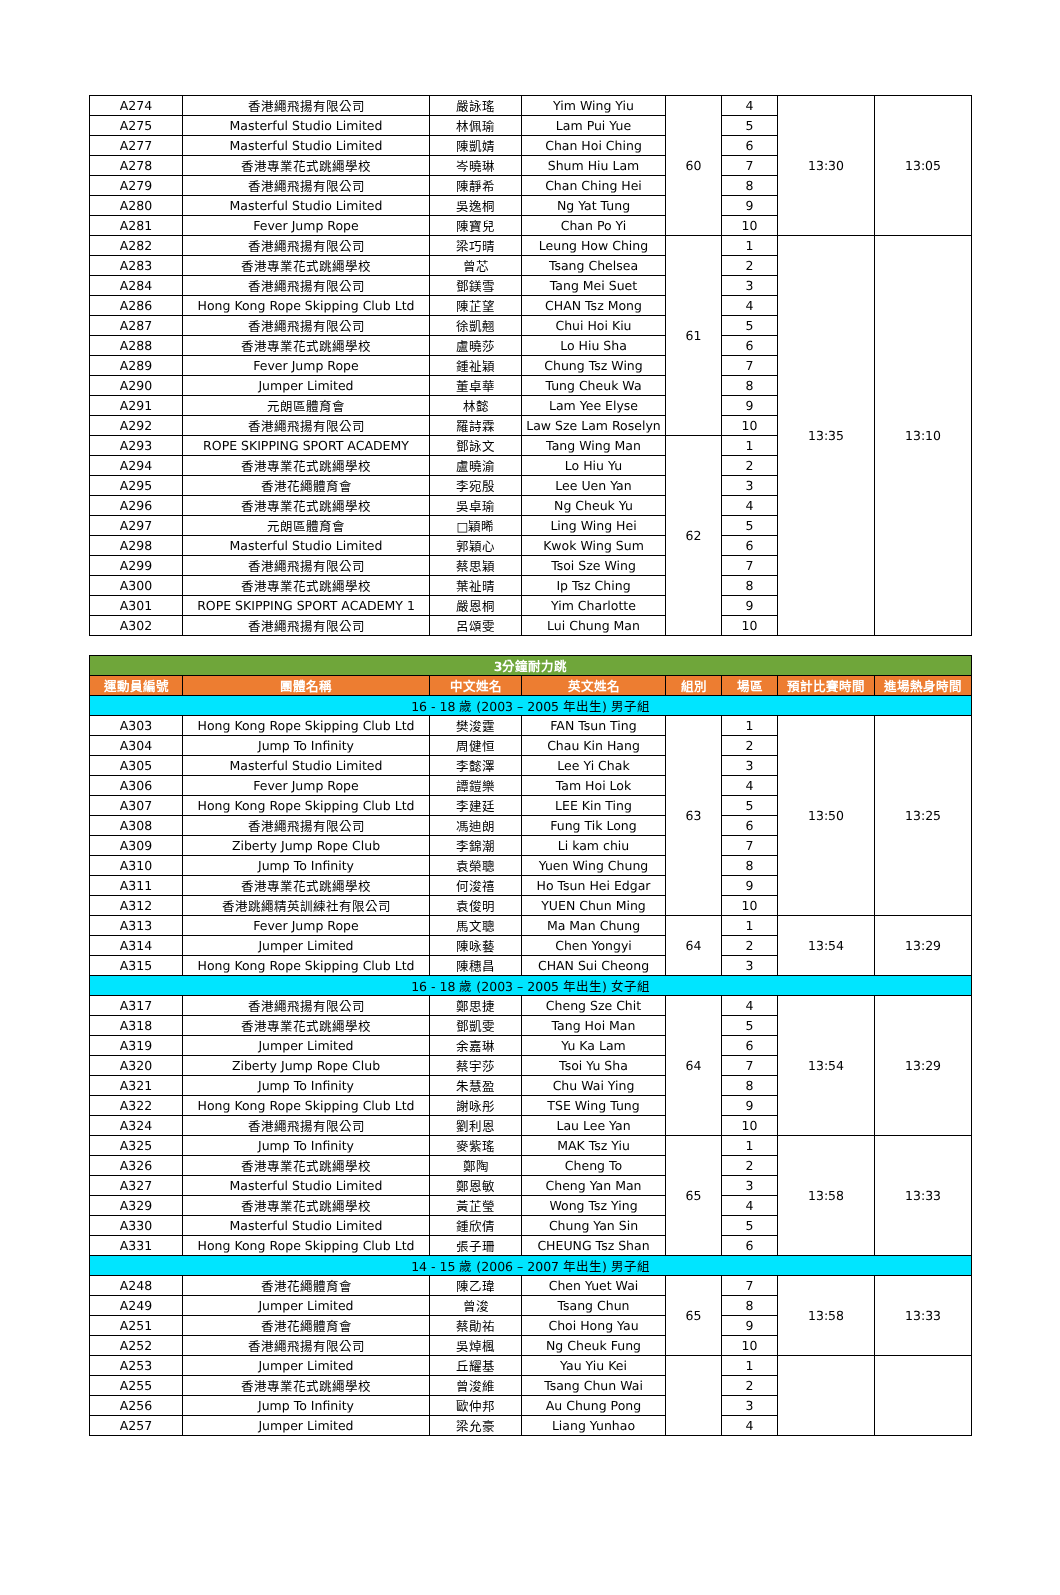| A274 | 香港繩飛揚有限公司 | 嚴詠瑤 | Yim Wing Yiu | 60 | 4 | 13:30 | 13:05 |
| A275 | Masterful Studio Limited | 林佩瑜 | Lam Pui Yue | | 5 | | |
| A277 | Masterful Studio Limited | 陳凱婧 | Chan Hoi Ching | | 6 | | |
| A278 | 香港專業花式跳繩學校 | 岑曉琳 | Shum Hiu Lam | | 7 | | |
| A279 | 香港繩飛揚有限公司 | 陳靜希 | Chan Ching Hei | | 8 | | |
| A280 | Masterful Studio Limited | 吳逸桐 | Ng Yat Tung | | 9 | | |
| A281 | Fever Jump Rope | 陳寶兒 | Chan Po Yi | | 10 | | |
| A282 | 香港繩飛揚有限公司 | 梁巧晴 | Leung How Ching | 61 | 1 | 13:35 | 13:10 |
| A283 | 香港專業花式跳繩學校 | 曾芯 | Tsang Chelsea | | 2 | | |
| A284 | 香港繩飛揚有限公司 | 鄧鎂雪 | Tang Mei Suet | | 3 | | |
| A286 | Hong Kong Rope Skipping Club Ltd | 陳芷望 | CHAN Tsz Mong | | 4 | | |
| A287 | 香港繩飛揚有限公司 | 徐凱翹 | Chui Hoi Kiu | | 5 | | |
| A288 | 香港專業花式跳繩學校 | 盧曉莎 | Lo Hiu Sha | | 6 | | |
| A289 | Fever Jump Rope | 鍾祉穎 | Chung Tsz Wing | | 7 | | |
| A290 | Jumper Limited | 董卓華 | Tung Cheuk Wa | | 8 | | |
| A291 | 元朗區體育會 | 林懿 | Lam Yee Elyse | | 9 | | |
| A292 | 香港繩飛揚有限公司 | 羅詩霖 | Law Sze Lam Roselyn | | 10 | | |
| A293 | ROPE SKIPPING SPORT ACADEMY | 鄧詠文 | Tang Wing Man | 62 | 1 | | |
| A294 | 香港專業花式跳繩學校 | 盧曉渝 | Lo Hiu Yu | | 2 | | |
| A295 | 香港花繩體育會 | 李宛殷 | Lee Uen Yan | | 3 | | |
| A296 | 香港專業花式跳繩學校 | 吳卓瑜 | Ng Cheuk Yu | | 4 | | |
| A297 | 元朗區體育會 | □穎晞 | Ling Wing Hei | | 5 | | |
| A298 | Masterful Studio Limited | 郭穎心 | Kwok Wing Sum | | 6 | | |
| A299 | 香港繩飛揚有限公司 | 蔡思穎 | Tsoi Sze Wing | | 7 | | |
| A300 | 香港專業花式跳繩學校 | 葉祉晴 | Ip Tsz Ching | | 8 | | |
| A301 | ROPE SKIPPING SPORT ACADEMY 1 | 嚴恩桐 | Yim Charlotte | | 9 | | |
| A302 | 香港繩飛揚有限公司 | 呂頌雯 | Lui Chung Man | | 10 | | |
| 3分鐘耐力跳 | | | | | | | |
| 運動員編號 | 團體名稱 | 中文姓名 | 英文姓名 | 組別 | 場區 | 預計比賽時間 | 進場熱身時間 |
| 16 - 18 歲 (2003 – 2005 年出生) 男子組 | | | | | | | |
| A303 | Hong Kong Rope Skipping Club Ltd | 樊浚霆 | FAN Tsun Ting | 63 | 1 | 13:50 | 13:25 |
| A304 | Jump To Infinity | 周健恒 | Chau Kin Hang | | 2 | | |
| A305 | Masterful Studio Limited | 李懿澤 | Lee Yi Chak | | 3 | | |
| A306 | Fever Jump Rope | 譚鎧樂 | Tam Hoi Lok | | 4 | | |
| A307 | Hong Kong Rope Skipping Club Ltd | 李建廷 | LEE Kin Ting | | 5 | | |
| A308 | 香港繩飛揚有限公司 | 馮迪朗 | Fung Tik Long | | 6 | | |
| A309 | Ziberty Jump Rope Club | 李錦潮 | Li kam chiu | | 7 | | |
| A310 | Jump To Infinity | 袁榮聰 | Yuen Wing Chung | | 8 | | |
| A311 | 香港專業花式跳繩學校 | 何浚禧 | Ho Tsun Hei Edgar | | 9 | | |
| A312 | 香港跳繩精英訓練社有限公司 | 袁俊明 | YUEN Chun Ming | | 10 | | |
| A313 | Fever Jump Rope | 馬文聰 | Ma Man Chung | 64 | 1 | 13:54 | 13:29 |
| A314 | Jumper Limited | 陳咏藝 | Chen Yongyi | | 2 | | |
| A315 | Hong Kong Rope Skipping Club Ltd | 陳穗昌 | CHAN Sui Cheong | | 3 | | |
| 16 - 18 歲 (2003 – 2005 年出生) 女子組 | | | | | | | |
| A317 | 香港繩飛揚有限公司 | 鄭思捷 | Cheng Sze Chit | 64 | 4 | 13:54 | 13:29 |
| A318 | 香港專業花式跳繩學校 | 鄧凱雯 | Tang Hoi Man | | 5 | | |
| A319 | Jumper Limited | 余嘉琳 | Yu Ka Lam | | 6 | | |
| A320 | Ziberty Jump Rope Club | 蔡宇莎 | Tsoi Yu Sha | | 7 | | |
| A321 | Jump To Infinity | 朱慧盈 | Chu Wai Ying | | 8 | | |
| A322 | Hong Kong Rope Skipping Club Ltd | 謝咏彤 | TSE Wing Tung | | 9 | | |
| A324 | 香港繩飛揚有限公司 | 劉利恩 | Lau Lee Yan | | 10 | | |
| A325 | Jump To Infinity | 麥紫瑤 | MAK Tsz Yiu | 65 | 1 | 13:58 | 13:33 |
| A326 | 香港專業花式跳繩學校 | 鄭陶 | Cheng To | | 2 | | |
| A327 | Masterful Studio Limited | 鄭恩敏 | Cheng Yan Man | | 3 | | |
| A329 | 香港專業花式跳繩學校 | 黃芷瑩 | Wong Tsz Ying | | 4 | | |
| A330 | Masterful Studio Limited | 鍾欣倩 | Chung Yan Sin | | 5 | | |
| A331 | Hong Kong Rope Skipping Club Ltd | 張子珊 | CHEUNG Tsz Shan | | 6 | | |
| 14 - 15 歲 (2006 – 2007 年出生) 男子組 | | | | | | | |
| A248 | 香港花繩體育會 | 陳乙瑋 | Chen Yuet Wai | 65 | 7 | 13:58 | 13:33 |
| A249 | Jumper Limited | 曾浚 | Tsang Chun | | 8 | | |
| A251 | 香港花繩體育會 | 蔡勛祐 | Choi Hong Yau | | 9 | | |
| A252 | 香港繩飛揚有限公司 | 吳焯楓 | Ng Cheuk Fung | | 10 | | |
| A253 | Jumper Limited | 丘耀基 | Yau Yiu Kei | | 1 | | |
| A255 | 香港專業花式跳繩學校 | 曾浚維 | Tsang Chun Wai | | 2 | | |
| A256 | Jump To Infinity | 歐仲邦 | Au Chung Pong | | 3 | | |
| A257 | Jumper Limited | 梁允豪 | Liang Yunhao | | 4 | | |